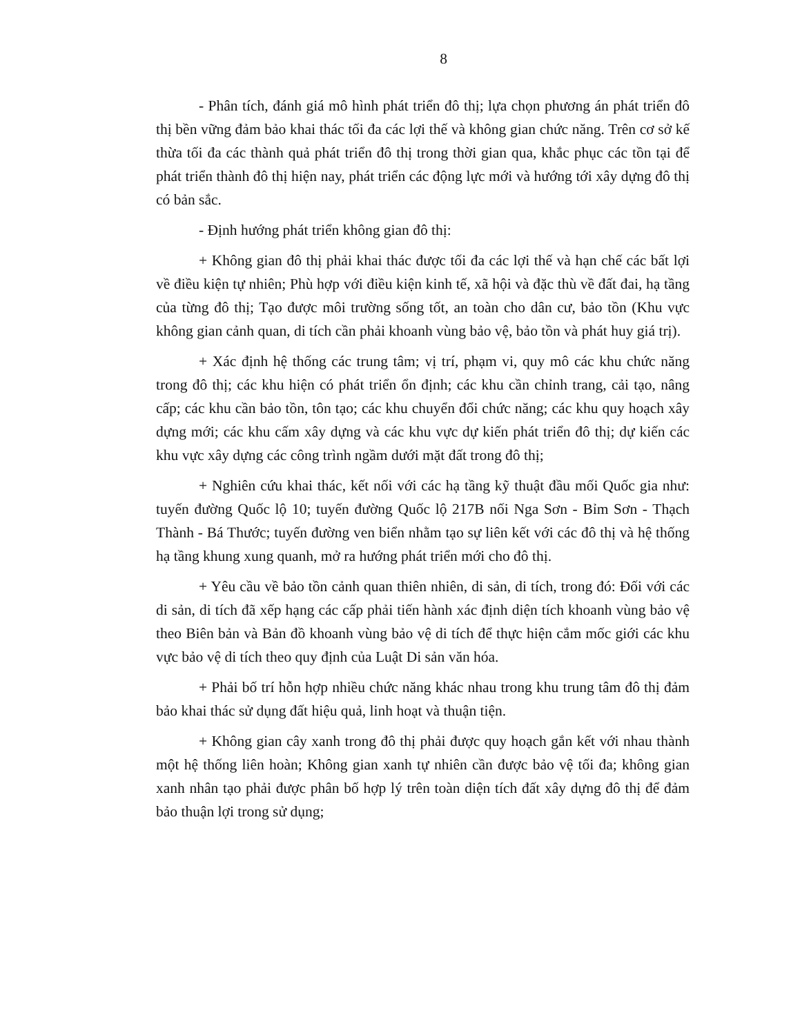8
- Phân tích, đánh giá mô hình phát triển đô thị; lựa chọn phương án phát triển đô thị bền vững đảm bảo khai thác tối đa các lợi thế và không gian chức năng. Trên cơ sở kế thừa tối đa các thành quả phát triển đô thị trong thời gian qua, khắc phục các tồn tại để phát triển thành đô thị hiện nay, phát triển các động lực mới và hướng tới xây dựng đô thị có bản sắc.
- Định hướng phát triển không gian đô thị:
+ Không gian đô thị phải khai thác được tối đa các lợi thế và hạn chế các bất lợi về điều kiện tự nhiên; Phù hợp với điều kiện kinh tế, xã hội và đặc thù về đất đai, hạ tầng của từng đô thị; Tạo được môi trường sống tốt, an toàn cho dân cư, bảo tồn (Khu vực không gian cảnh quan, di tích cần phải khoanh vùng bảo vệ, bảo tồn và phát huy giá trị).
+ Xác định hệ thống các trung tâm; vị trí, phạm vi, quy mô các khu chức năng trong đô thị; các khu hiện có phát triển ổn định; các khu cần chỉnh trang, cải tạo, nâng cấp; các khu cần bảo tồn, tôn tạo; các khu chuyển đổi chức năng; các khu quy hoạch xây dựng mới; các khu cấm xây dựng và các khu vực dự kiến phát triển đô thị; dự kiến các khu vực xây dựng các công trình ngầm dưới mặt đất trong đô thị;
+ Nghiên cứu khai thác, kết nối với các hạ tầng kỹ thuật đầu mối Quốc gia như: tuyến đường Quốc lộ 10; tuyến đường Quốc lộ 217B nối Nga Sơn - Bỉm Sơn - Thạch Thành - Bá Thước; tuyến đường ven biển nhằm tạo sự liên kết với các đô thị và hệ thống hạ tầng khung xung quanh, mở ra hướng phát triển mới cho đô thị.
+ Yêu cầu về bảo tồn cảnh quan thiên nhiên, di sản, di tích, trong đó: Đối với các di sản, di tích đã xếp hạng các cấp phải tiến hành xác định diện tích khoanh vùng bảo vệ theo Biên bản và Bản đồ khoanh vùng bảo vệ di tích để thực hiện cắm mốc giới các khu vực bảo vệ di tích theo quy định của Luật Di sản văn hóa.
+ Phải bố trí hỗn hợp nhiều chức năng khác nhau trong khu trung tâm đô thị đảm bảo khai thác sử dụng đất hiệu quả, linh hoạt và thuận tiện.
+ Không gian cây xanh trong đô thị phải được quy hoạch gắn kết với nhau thành một hệ thống liên hoàn; Không gian xanh tự nhiên cần được bảo vệ tối đa; không gian xanh nhân tạo phải được phân bố hợp lý trên toàn diện tích đất xây dựng đô thị để đảm bảo thuận lợi trong sử dụng;